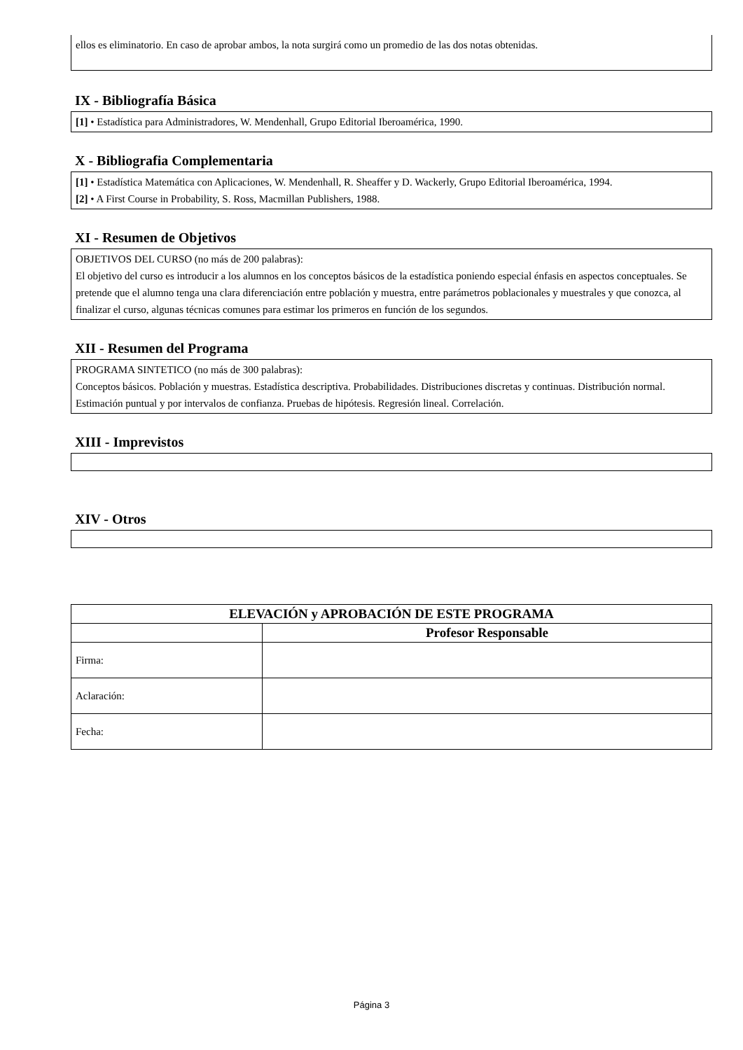ellos es eliminatorio. En caso de aprobar ambos, la nota surgirá como un promedio de las dos notas obtenidas.
IX - Bibliografía Básica
[1] • Estadística para Administradores, W. Mendenhall, Grupo Editorial Iberoamérica, 1990.
X - Bibliografia Complementaria
[1] • Estadística Matemática con Aplicaciones, W. Mendenhall, R. Sheaffer y D. Wackerly, Grupo Editorial Iberoamérica, 1994.
[2] • A First Course in Probability, S. Ross, Macmillan Publishers, 1988.
XI - Resumen de Objetivos
OBJETIVOS DEL CURSO (no más de 200 palabras):
El objetivo del curso es introducir a los alumnos en los conceptos básicos de la estadística poniendo especial énfasis en aspectos conceptuales. Se pretende que el alumno tenga una clara diferenciación entre población y muestra, entre parámetros poblacionales y muestrales y que conozca, al finalizar el curso, algunas técnicas comunes para estimar los primeros en función de los segundos.
XII - Resumen del Programa
PROGRAMA SINTETICO (no más de 300 palabras):
Conceptos básicos. Población y muestras. Estadística descriptiva. Probabilidades. Distribuciones discretas y continuas. Distribución normal. Estimación puntual y por intervalos de confianza. Pruebas de hipótesis. Regresión lineal. Correlación.
XIII - Imprevistos
XIV - Otros
| ELEVACIÓN y APROBACIÓN DE ESTE PROGRAMA | |
| --- | --- |
| | Profesor Responsable |
| Firma: | |
| Aclaración: | |
| Fecha: | |
Página 3